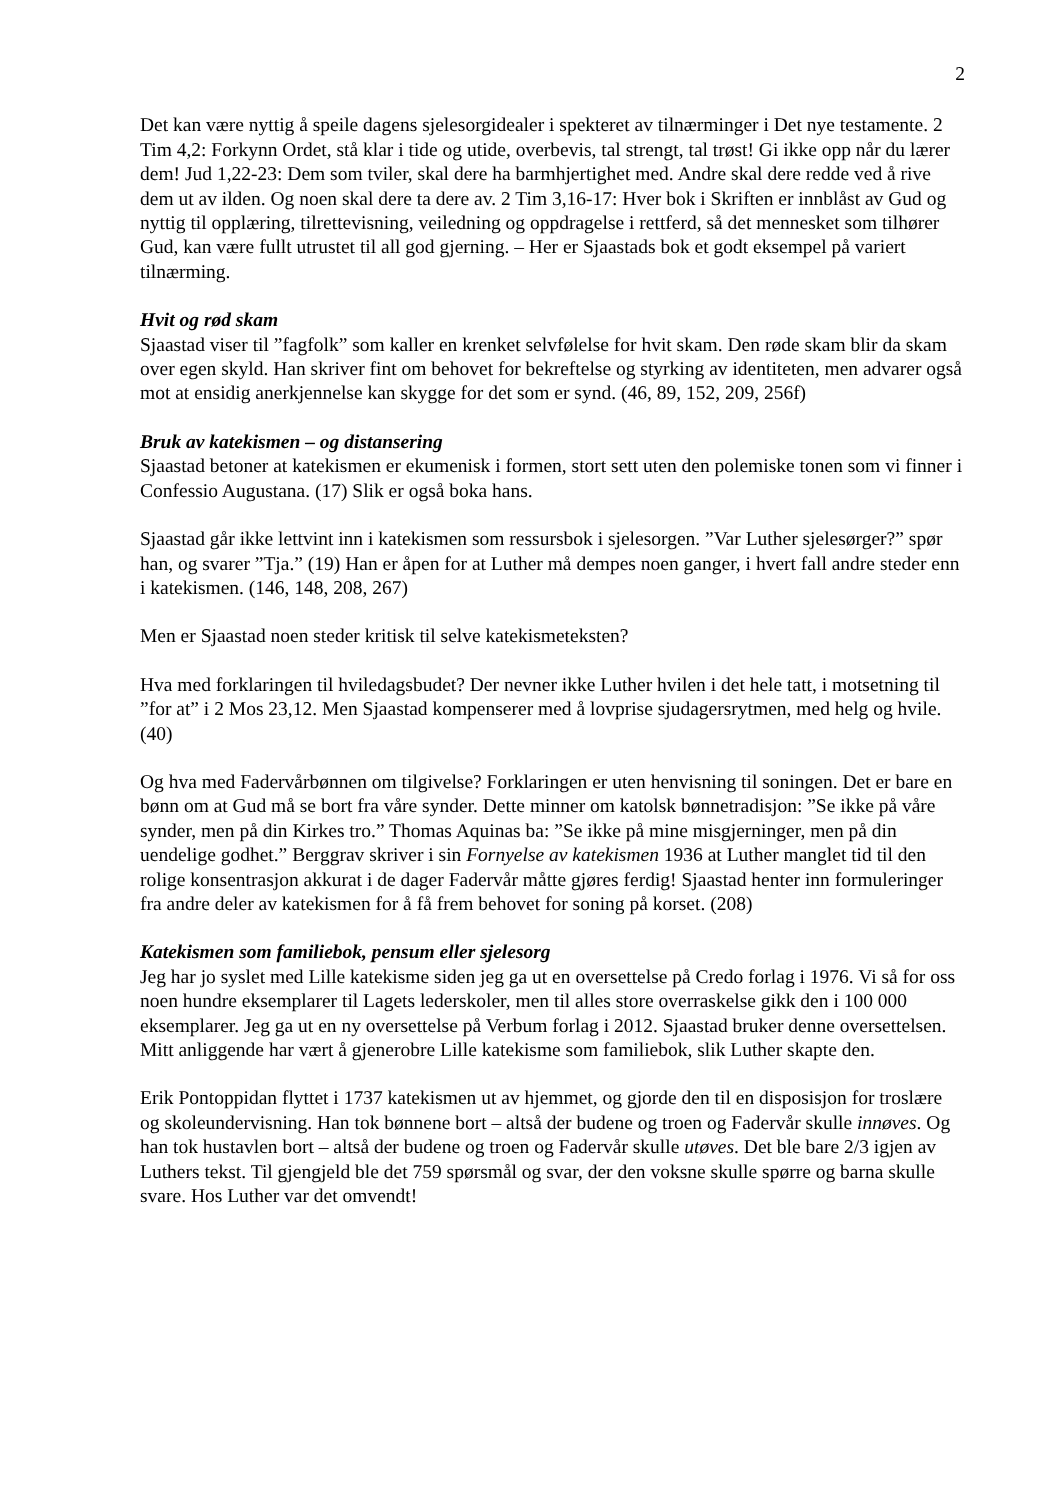2
Det kan være nyttig å speile dagens sjelesorgidealer i spekteret av tilnærminger i Det nye testamente. 2 Tim 4,2: Forkynn Ordet, stå klar i tide og utide, overbevis, tal strengt, tal trøst! Gi ikke opp når du lærer dem! Jud 1,22-23: Dem som tviler, skal dere ha barmhjertighet med. Andre skal dere redde ved å rive dem ut av ilden. Og noen skal dere ta dere av. 2 Tim 3,16-17: Hver bok i Skriften er innblåst av Gud og nyttig til opplæring, tilrettevisning, veiledning og oppdragelse i rettferd, så det mennesket som tilhører Gud, kan være fullt utrustet til all god gjerning. – Her er Sjaastads bok et godt eksempel på variert tilnærming.
Hvit og rød skam
Sjaastad viser til ”fagfolk” som kaller en krenket selvfølelse for hvit skam. Den røde skam blir da skam over egen skyld. Han skriver fint om behovet for bekreftelse og styrking av identiteten, men advarer også mot at ensidig anerkjennelse kan skygge for det som er synd. (46, 89, 152, 209, 256f)
Bruk av katekismen – og distansering
Sjaastad betoner at katekismen er ekumenisk i formen, stort sett uten den polemiske tonen som vi finner i Confessio Augustana. (17) Slik er også boka hans.
Sjaastad går ikke lettvint inn i katekismen som ressursbok i sjelesorgen. ”Var Luther sjelesørger?” spør han, og svarer ”Tja.” (19) Han er åpen for at Luther må dempes noen ganger, i hvert fall andre steder enn i katekismen. (146, 148, 208, 267)
Men er Sjaastad noen steder kritisk til selve katekismeteksten?
Hva med forklaringen til hviledagsbudet? Der nevner ikke Luther hvilen i det hele tatt, i motsetning til ”for at” i 2 Mos 23,12. Men Sjaastad kompenserer med å lovprise sjudagersrytmen, med helg og hvile. (40)
Og hva med Fadervårbønnen om tilgivelse? Forklaringen er uten henvisning til soningen. Det er bare en bønn om at Gud må se bort fra våre synder. Dette minner om katolsk bønnetradisjon: ”Se ikke på våre synder, men på din Kirkes tro.” Thomas Aquinas ba: ”Se ikke på mine misgjerninger, men på din uendelige godhet.” Berggrav skriver i sin Fornyelse av katekismen 1936 at Luther manglet tid til den rolige konsentrasjon akkurat i de dager Fadervår måtte gjøres ferdig! Sjaastad henter inn formuleringer fra andre deler av katekismen for å få frem behovet for soning på korset. (208)
Katekismen som familiebok, pensum eller sjelesorg
Jeg har jo syslet med Lille katekisme siden jeg ga ut en oversettelse på Credo forlag i 1976. Vi så for oss noen hundre eksemplarer til Lagets lederskoler, men til alles store overraskelse gikk den i 100 000 eksemplarer. Jeg ga ut en ny oversettelse på Verbum forlag i 2012. Sjaastad bruker denne oversettelsen. Mitt anliggende har vært å gjenerobre Lille katekisme som familiebok, slik Luther skapte den.
Erik Pontoppidan flyttet i 1737 katekismen ut av hjemmet, og gjorde den til en disposisjon for troslære og skoleundervisning. Han tok bønnene bort – altså der budene og troen og Fadervår skulle innøves. Og han tok hustavlen bort – altså der budene og troen og Fadervår skulle utøves. Det ble bare 2/3 igjen av Luthers tekst. Til gjengjeld ble det 759 spørsmål og svar, der den voksne skulle spørre og barna skulle svare. Hos Luther var det omvendt!